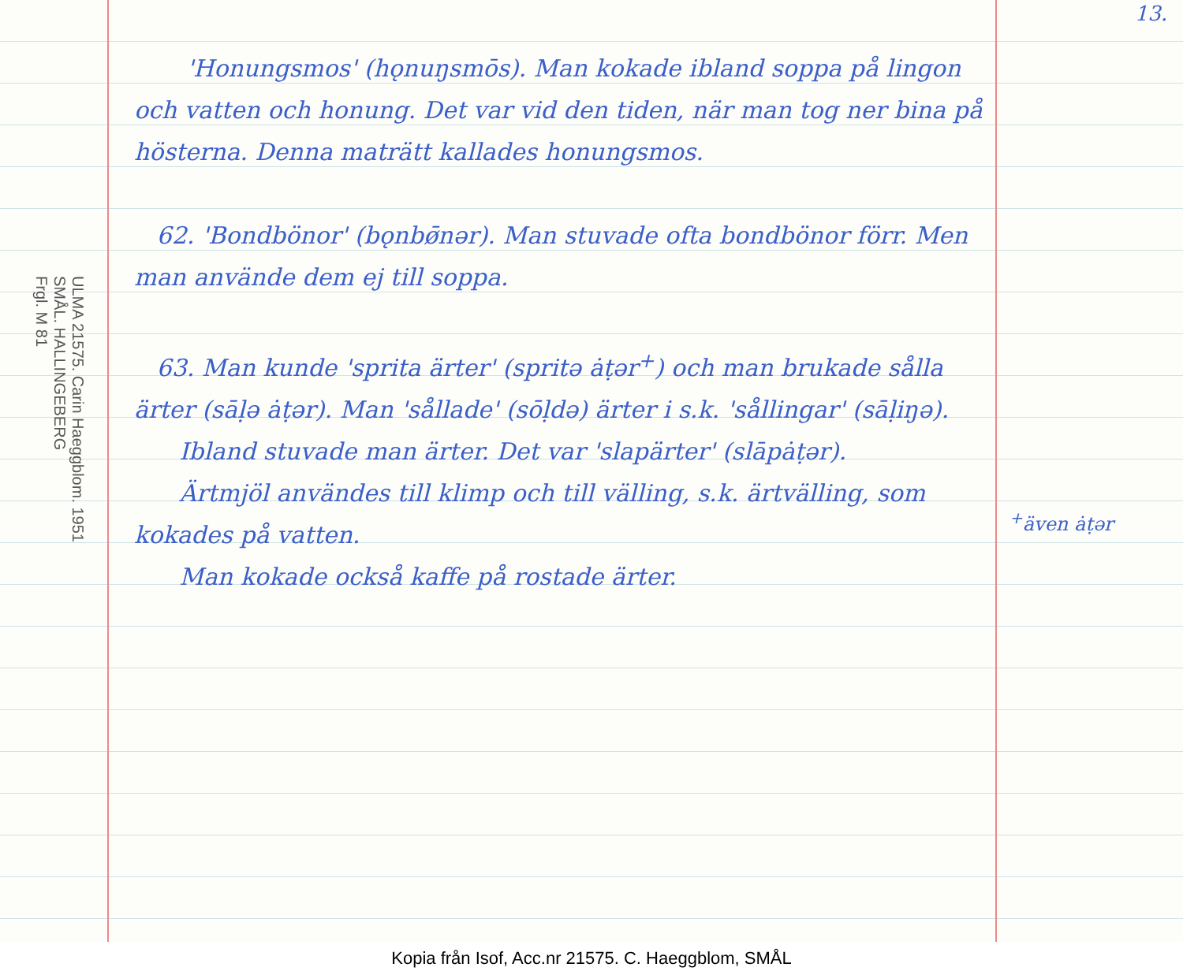13.
ULMA 21575. Carin Haeggblom. 1951
SMÅL. HALLINGEBERG
Frgl. M 81
'Honungsmos' (hǫnuŋsmōs). Man kokade ibland soppa på lingon och vatten och honung. Det var vid den tiden, när man tog ner bina på hösterna. Denna maträtt kallades honungsmos.
62. 'Bondbönor' (bǫnbø̄nər). Man stuvade ofta bondbönor förr. Men man använde dem ej till soppa.
63. Man kunde 'sprita ärter' (spritə ȧṭər<sup>+</sup>) och man brukade sålla ärter (sāḷə ȧṭər). Man 'sållade' (sōḷdə) ärter i s.k. 'sållingar' (sāḷiŋə).
Ibland stuvade man ärter. Det var 'slapärter' (slāpȧṭər).
Ärtmjöl användes till klimp och till välling, s.k. ärtvälling, som kokades på vatten.
Man kokade också kaffe på rostade ärter.
<sup>+</sup>även ȧṭər
Kopia från Isof, Acc.nr 21575. C. Haeggblom, SMÅL